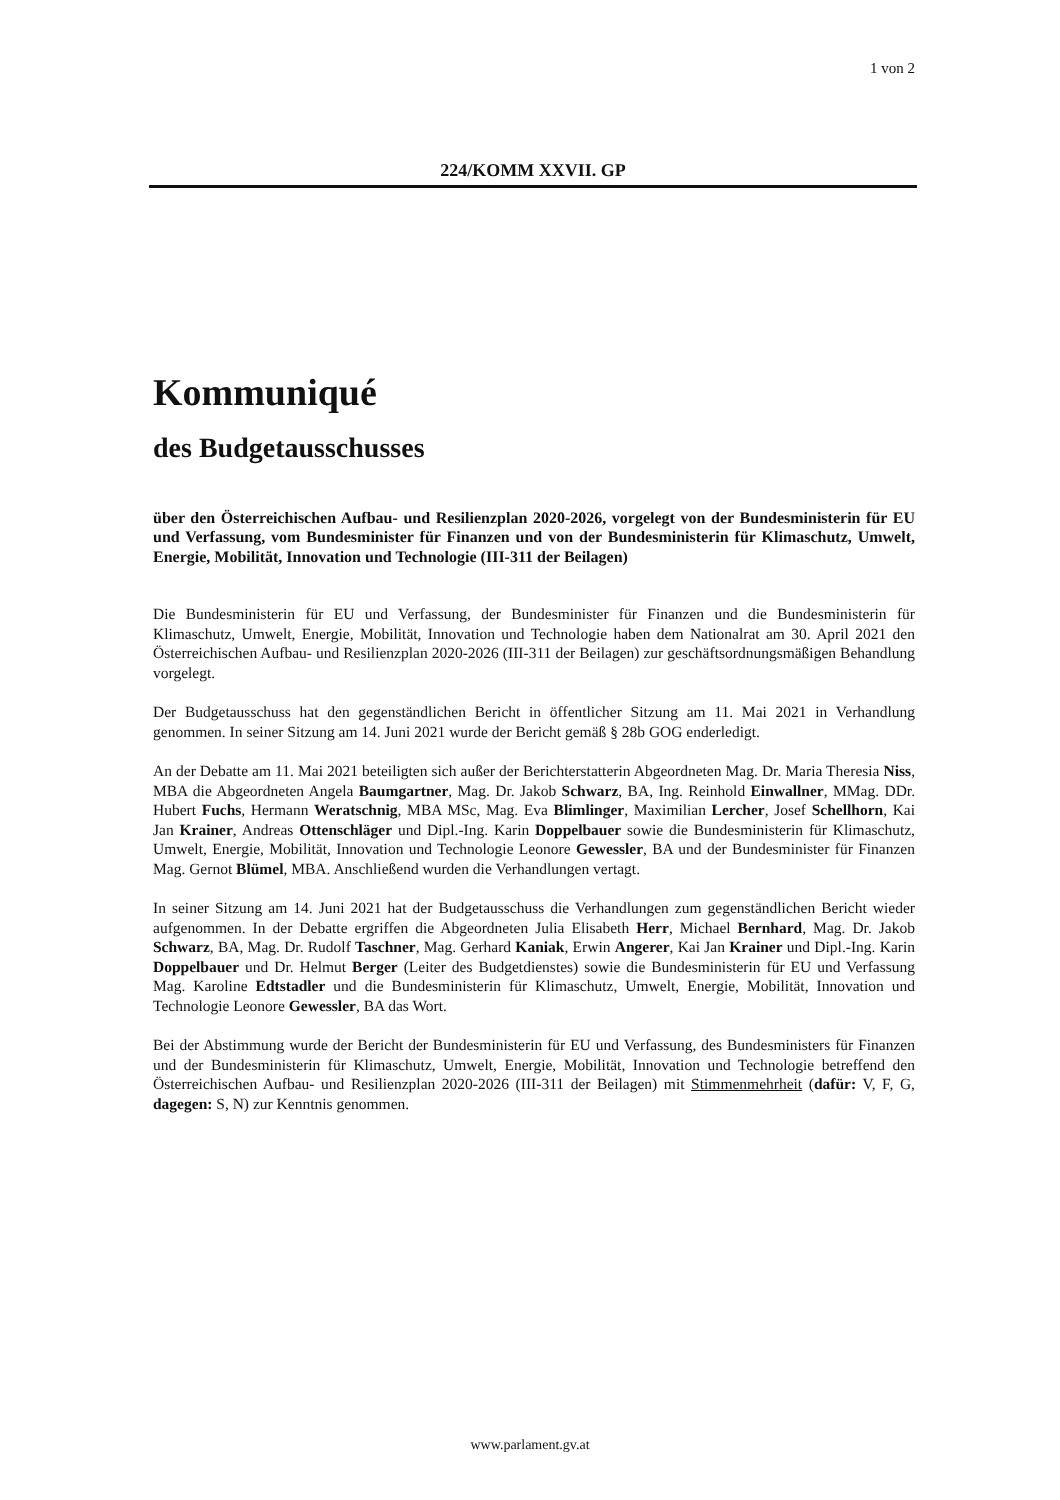1 von 2
224/KOMM XXVII. GP
Kommuniqué
des Budgetausschusses
über den Österreichischen Aufbau- und Resilienzplan 2020-2026, vorgelegt von der Bundesministerin für EU und Verfassung, vom Bundesminister für Finanzen und von der Bundesministerin für Klimaschutz, Umwelt, Energie, Mobilität, Innovation und Technologie (III-311 der Beilagen)
Die Bundesministerin für EU und Verfassung, der Bundesminister für Finanzen und die Bundesministerin für Klimaschutz, Umwelt, Energie, Mobilität, Innovation und Technologie haben dem Nationalrat am 30. April 2021 den Österreichischen Aufbau- und Resilienzplan 2020-2026 (III-311 der Beilagen) zur geschäftsordnungsmäßigen Behandlung vorgelegt.
Der Budgetausschuss hat den gegenständlichen Bericht in öffentlicher Sitzung am 11. Mai 2021 in Verhandlung genommen. In seiner Sitzung am 14. Juni 2021 wurde der Bericht gemäß § 28b GOG enderledigt.
An der Debatte am 11. Mai 2021 beteiligten sich außer der Berichterstatterin Abgeordneten Mag. Dr. Maria Theresia Niss, MBA die Abgeordneten Angela Baumgartner, Mag. Dr. Jakob Schwarz, BA, Ing. Reinhold Einwallner, MMag. DDr. Hubert Fuchs, Hermann Weratschnig, MBA MSc, Mag. Eva Blimlinger, Maximilian Lercher, Josef Schellhorn, Kai Jan Krainer, Andreas Ottenschläger und Dipl.-Ing. Karin Doppelbauer sowie die Bundesministerin für Klimaschutz, Umwelt, Energie, Mobilität, Innovation und Technologie Leonore Gewessler, BA und der Bundesminister für Finanzen Mag. Gernot Blümel, MBA. Anschließend wurden die Verhandlungen vertagt.
In seiner Sitzung am 14. Juni 2021 hat der Budgetausschuss die Verhandlungen zum gegenständlichen Bericht wieder aufgenommen. In der Debatte ergriffen die Abgeordneten Julia Elisabeth Herr, Michael Bernhard, Mag. Dr. Jakob Schwarz, BA, Mag. Dr. Rudolf Taschner, Mag. Gerhard Kaniak, Erwin Angerer, Kai Jan Krainer und Dipl.-Ing. Karin Doppelbauer und Dr. Helmut Berger (Leiter des Budgetdienstes) sowie die Bundesministerin für EU und Verfassung Mag. Karoline Edtstadler und die Bundesministerin für Klimaschutz, Umwelt, Energie, Mobilität, Innovation und Technologie Leonore Gewessler, BA das Wort.
Bei der Abstimmung wurde der Bericht der Bundesministerin für EU und Verfassung, des Bundesministers für Finanzen und der Bundesministerin für Klimaschutz, Umwelt, Energie, Mobilität, Innovation und Technologie betreffend den Österreichischen Aufbau- und Resilienzplan 2020-2026 (III-311 der Beilagen) mit Stimmenmehrheit (dafür: V, F, G, dagegen: S, N) zur Kenntnis genommen.
www.parlament.gv.at